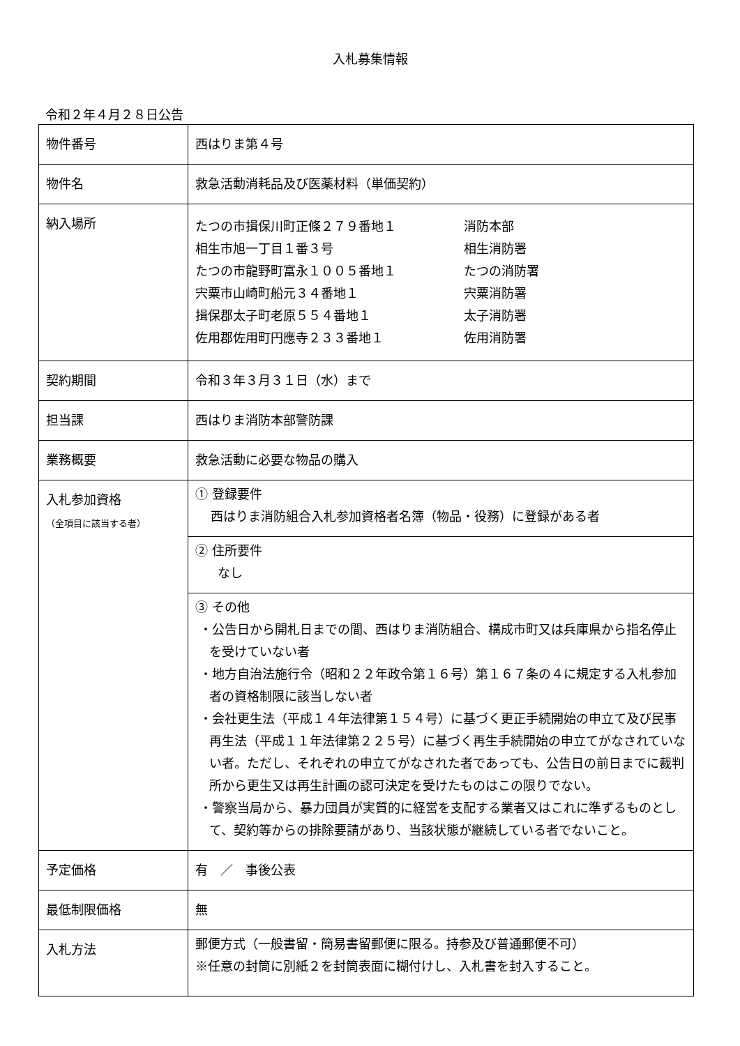入札募集情報
令和２年４月２８日公告
| 物件番号 | 西はりま第４号 |
| 物件名 | 救急活動消耗品及び医薬材料（単価契約） |
| 納入場所 | たつの市揖保川町正條２７９番地１ 消防本部 相生市旭一丁目１番３号 相生消防署 たつの市龍野町富永１００５番地１ たつの消防署 宍粟市山崎町船元３４番地１ 宍粟消防署 揖保郡太子町老原５５４番地１ 太子消防署 佐用郡佐用町円應寺２３３番地１ 佐用消防署 |
| 契約期間 | 令和３年３月３１日（水）まで |
| 担当課 | 西はりま消防本部警防課 |
| 業務概要 | 救急活動に必要な物品の購入 |
| 入札参加資格 （全項目に該当する者） | ① 登録要件 西はりま消防組合入札参加資格者名簿（物品・役務）に登録がある者 |
| | ② 住所要件 なし |
| | ③ その他 ・公告日から開札日までの間、西はりま消防組合、構成市町又は兵庫県から指名停止を受けていない者 ・地方自治法施行令（昭和２２年政令第１６号）第１６７条の４に規定する入札参加者の資格制限に該当しない者 ・会社更生法（平成１４年法律第１５４号）に基づく更正手続開始の申立て及び民事再生法（平成１１年法律第２２５号）に基づく再生手続開始の申立てがなされていない者。ただし、それぞれの申立てがなされた者であっても、公告日の前日までに裁判所から更生又は再生計画の認可決定を受けたものはこの限りでない。 ・警察当局から、暴力団員が実質的に経営を支配する業者又はこれに準ずるものとして、契約等からの排除要請があり、当該状態が継続している者でないこと。 |
| 予定価格 | 有 ／ 事後公表 |
| 最低制限価格 | 無 |
| 入札方法 | 郵便方式（一般書留・簡易書留郵便に限る。持参及び普通郵便不可） ※任意の封筒に別紙２を封筒表面に糊付けし、入札書を封入すること。 |